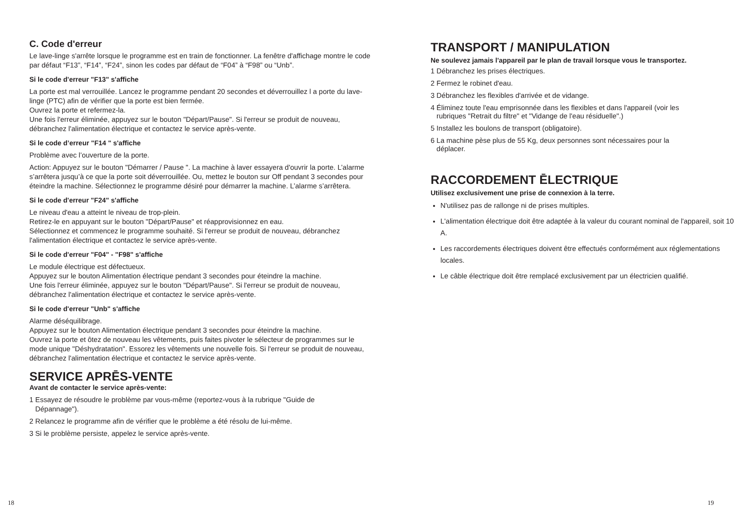C. Code d'erreur
Le lave-linge s'arrête lorsque le programme est en train de fonctionner. La fenêtre d'affichage montre le code par défaut “F13”, “F14”, “F24”, sinon les codes par défaut de “F04” à “F98” ou “Unb”.
Si le code d'erreur "F13" s'affiche
La porte est mal verrouillée. Lancez le programme pendant 20 secondes et déverrouillez l a porte du lave-linge (PTC) afin de vérifier que la porte est bien fermée.
Ouvrez la porte et refermez-la.
Une fois l'erreur éliminée, appuyez sur le bouton "Départ/Pause". Si l'erreur se produit de nouveau, débranchez l'alimentation électrique et contactez le service après-vente.
Si le code d’erreur "F14 " s'affiche
Problème avec l’ouverture de la porte.
Action: Appuyez sur le bouton "Démarrer / Pause ". La machine à laver essayera d'ouvrir la porte. L’alarme s’arrêtera jusqu’à ce que la porte soit déverrouillée. Ou, mettez le bouton sur Off pendant 3 secondes pour éteindre la machine. Sélectionnez le programme désiré pour démarrer la machine. L’alarme s’arrêtera.
Si le code d'erreur "F24" s'affiche
Le niveau d'eau a atteint le niveau de trop-plein.
Retirez-le en appuyant sur le bouton "Départ/Pause" et réapprovisionnez en eau.
Sélectionnez et commencez le programme souhaité. Si l'erreur se produit de nouveau, débranchez l'alimentation électrique et contactez le service après-vente.
Si le code d'erreur "F04" - "F98" s'affiche
Le module électrique est défectueux.
Appuyez sur le bouton Alimentation électrique pendant 3 secondes pour éteindre la machine.
Une fois l'erreur éliminée, appuyez sur le bouton "Départ/Pause". Si l'erreur se produit de nouveau, débranchez l'alimentation électrique et contactez le service après-vente.
Si le code d'erreur "Unb" s'affiche
Alarme déséquilibrage.
Appuyez sur le bouton Alimentation électrique pendant 3 secondes pour éteindre la machine.
Ouvrez la porte et ôtez de nouveau les vêtements, puis faites pivoter le sélecteur de programmes sur le mode unique "Déshydratation". Essorez les vêtements une nouvelle fois. Si l'erreur se produit de nouveau, débranchez l'alimentation électrique et contactez le service après-vente.
SERVICE APRĒS-VENTE
Avant de contacter le service après-vente:
1 Essayez de résoudre le problème par vous-même (reportez-vous à la rubrique "Guide de
Dépannage").
2 Relancez le programme afin de vérifier que le problème a été résolu de lui-même.
3 Si le problème persiste, appelez le service après-vente.
TRANSPORT / MANIPULATION
Ne soulevez jamais l'appareil par le plan de travail lorsque vous le transportez.
1 Débranchez les prises électriques.
2 Fermez le robinet d'eau.
3 Débranchez les flexibles d'arrivée et de vidange.
4 Éliminez toute l'eau emprisonnée dans les flexibles et dans l'appareil (voir les
rubriques "Retrait du filtre" et "Vidange de l'eau résiduelle".)
5 Installez les boulons de transport (obligatoire).
6 La machine pèse plus de 55 Kg, deux personnes sont nécessaires pour la
déplacer.
RACCORDEMENT ĒLECTRIQUE
Utilisez exclusivement une prise de connexion à la terre.
N'utilisez pas de rallonge ni de prises multiples.
L'alimentation électrique doit être adaptée à la valeur du courant nominal de l'appareil, soit 10 A.
Les raccordements électriques doivent être effectués conformément aux réglementations locales.
Le câble électrique doit être remplacé exclusivement par un électricien qualifié.
18 19